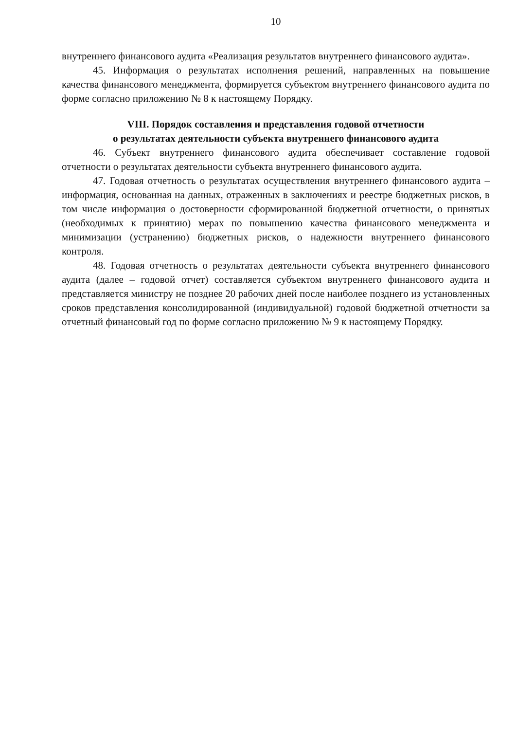10
внутреннего финансового аудита «Реализация результатов внутреннего финансового аудита».
45. Информация о результатах исполнения решений, направленных на повышение качества финансового менеджмента, формируется субъектом внутреннего финансового аудита по форме согласно приложению № 8 к настоящему Порядку.
VIII. Порядок составления и представления годовой отчетности
о результатах деятельности субъекта внутреннего финансового аудита
46. Субъект внутреннего финансового аудита обеспечивает составление годовой отчетности о результатах деятельности субъекта внутреннего финансового аудита.
47. Годовая отчетность о результатах осуществления внутреннего финансового аудита – информация, основанная на данных, отраженных в заключениях и реестре бюджетных рисков, в том числе информация о достоверности сформированной бюджетной отчетности, о принятых (необходимых к принятию) мерах по повышению качества финансового менеджмента и минимизации (устранению) бюджетных рисков, о надежности внутреннего финансового контроля.
48. Годовая отчетность о результатах деятельности субъекта внутреннего финансового аудита (далее – годовой отчет) составляется субъектом внутреннего финансового аудита и представляется министру не позднее 20 рабочих дней после наиболее позднего из установленных сроков представления консолидированной (индивидуальной) годовой бюджетной отчетности за отчетный финансовый год по форме согласно приложению № 9 к настоящему Порядку.